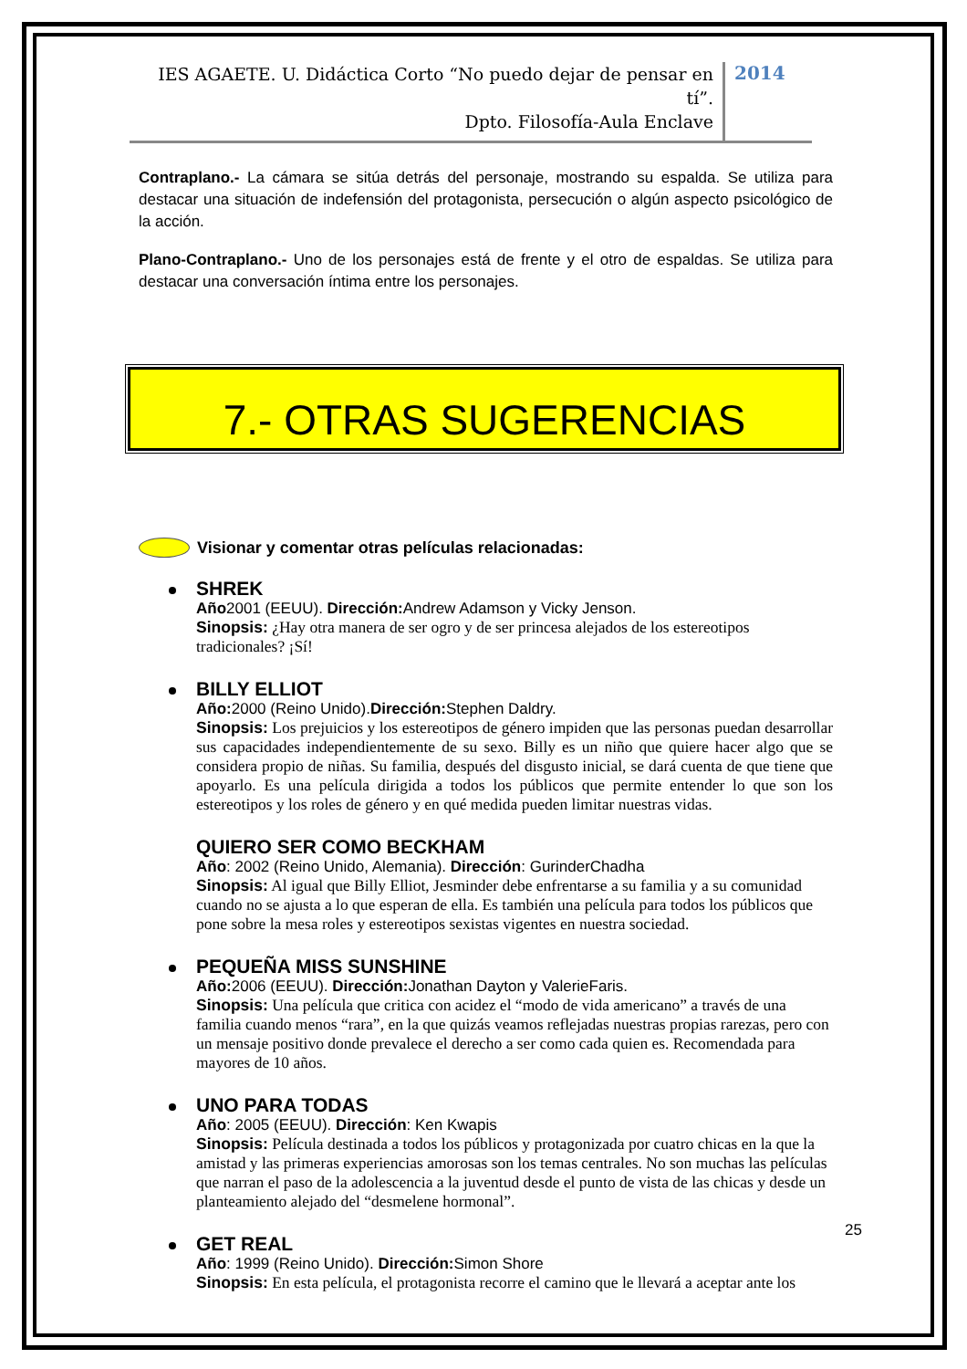IES AGAETE. U. Didáctica Corto “No puedo dejar de pensar en tí”.
Dpto. Filosofía-Aula Enclave
2014
Contraplano.- La cámara se sitúa detrás del personaje, mostrando su espalda. Se utiliza para destacar una situación de indefensión del protagonista, persecución o algún aspecto psicológico de la acción.
Plano-Contraplano.- Uno de los personajes está de frente y el otro de espaldas. Se utiliza para destacar una conversación íntima entre los personajes.
7.- OTRAS SUGERENCIAS
Visionar y comentar otras películas relacionadas:
SHREK
Año2001 (EEUU). Dirección: Andrew Adamson y Vicky Jenson.
Sinopsis: ¿Hay otra manera de ser ogro y de ser princesa alejados de los estereotipos tradicionales? ¡Sí!
BILLY ELLIOT
Año: 2000 (Reino Unido).Dirección: Stephen Daldry.
Sinopsis: Los prejuicios y los estereotipos de género impiden que las personas puedan desarrollar sus capacidades independientemente de su sexo. Billy es un niño que quiere hacer algo que se considera propio de niñas. Su familia, después del disgusto inicial, se dará cuenta de que tiene que apoyarlo. Es una película dirigida a todos los públicos que permite entender lo que son los estereotipos y los roles de género y en qué medida pueden limitar nuestras vidas.
QUIERO SER COMO BECKHAM
Año: 2002 (Reino Unido, Alemania). Dirección: GurinderChadha
Sinopsis: Al igual que Billy Elliot, Jesminder debe enfrentarse a su familia y a su comunidad cuando no se ajusta a lo que esperan de ella. Es también una película para todos los públicos que pone sobre la mesa roles y estereotipos sexistas vigentes en nuestra sociedad.
PEQUEÑA MISS SUNSHINE
Año: 2006 (EEUU). Dirección: Jonathan Dayton y ValerieFaris.
Sinopsis: Una película que critica con acidez el “modo de vida americano” a través de una familia cuando menos “rara”, en la que quizás veamos reflejadas nuestras propias rarezas, pero con un mensaje positivo donde prevalece el derecho a ser como cada quien es. Recomendada para mayores de 10 años.
UNO PARA TODAS
Año: 2005 (EEUU). Dirección: Ken Kwapis
Sinopsis: Película destinada a todos los públicos y protagonizada por cuatro chicas en la que la amistad y las primeras experiencias amorosas son los temas centrales. No son muchas las películas que narran el paso de la adolescencia a la juventud desde el punto de vista de las chicas y desde un planteamiento alejado del “desmelene hormonal”.
GET REAL
Año: 1999 (Reino Unido). Dirección: Simon Shore
Sinopsis: En esta película, el protagonista recorre el camino que le llevará a aceptar ante los
25